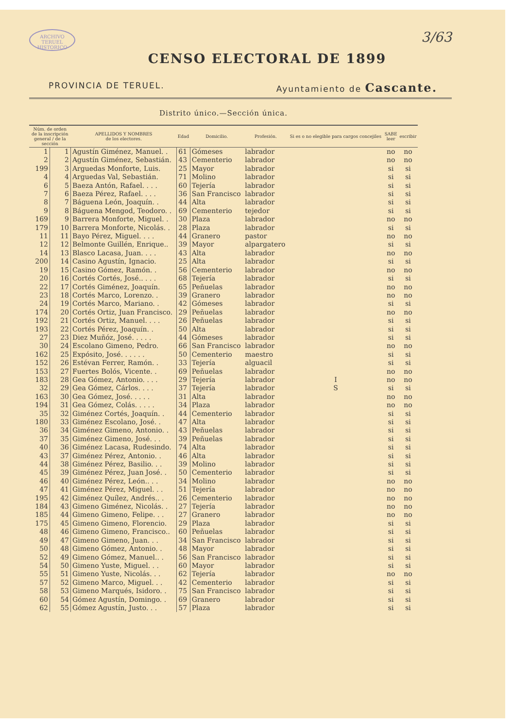ARCHIVO TERUEL HISTORICO
3/63
CENSO ELECTORAL DE 1899
PROVINCIA DE TERUEL. Ayuntamiento de Cascante.
Distrito único.—Sección única.
| Núm. de orden de la inscripción general / de la sección | | APELLIDOS Y NOMBRES de los electores. | Edad | Domicilio. | Profesión. | Si es o no elegible para cargos concejiles | SABE leer | escribir |
| --- | --- | --- | --- | --- | --- | --- | --- | --- |
| 1 | 1 | Agustín Giménez, Manuel. . | 61 | Gómeses | labrador | | no | no |
| 2 | 2 | Agustín Giménez, Sebastián. | 43 | Cementerio | labrador | | no | no |
| 199 | 3 | Arguedas Monforte, Luis. | 25 | Mayor | labrador | | si | si |
| 4 | 4 | Arguedas Val, Sebastián. | 71 | Molino | labrador | | si | si |
| 6 | 5 | Baeza Antón, Rafael. . . . | 60 | Tejería | labrador | | si | si |
| 7 | 6 | Baeza Pérez, Rafael. . . . | 36 | San Francisco | labrador | | si | si |
| 8 | 7 | Báguena León, Joaquín. . | 44 | Alta | labrador | | si | si |
| 9 | 8 | Báguena Mengod, Teodoro. . | 69 | Cementerio | tejedor | | si | si |
| 169 | 9 | Barrera Monforte, Miguel. . | 30 | Plaza | labrador | | no | no |
| 179 | 10 | Barrera Monforte, Nicolás. . | 28 | Plaza | labrador | | si | si |
| 11 | 11 | Bayo Pérez, Miguel. . . . | 44 | Granero | pastor | | no | no |
| 12 | 12 | Belmonte Guillén, Enrique.. | 39 | Mayor | alpargatero | | si | si |
| 14 | 13 | Blasco Lacasa, Juan. . . . | 43 | Alta | labrador | | no | no |
| 200 | 14 | Casino Agustín, Ignacio. | 25 | Alta | labrador | | si | si |
| 19 | 15 | Casino Gómez, Ramón. . | 56 | Cementerio | labrador | | no | no |
| 20 | 16 | Cortés Cortés, José.. . . . | 68 | Tejería | labrador | | si | si |
| 22 | 17 | Cortés Giménez, Joaquín. | 65 | Peñuelas | labrador | | no | no |
| 23 | 18 | Cortés Marco, Lorenzo. . | 39 | Granero | labrador | | no | no |
| 24 | 19 | Cortés Marco, Mariano. . | 42 | Gómeses | labrador | | si | si |
| 174 | 20 | Cortés Ortiz, Juan Francisco. | 29 | Peñuelas | labrador | | no | no |
| 192 | 21 | Cortés Ortiz, Manuel. . . . | 26 | Peñuelas | labrador | | si | si |
| 193 | 22 | Cortés Pérez, Joaquín. . | 50 | Alta | labrador | | si | si |
| 27 | 23 | Diez Muñóz, José. . . . . | 44 | Gómeses | labrador | | si | si |
| 30 | 24 | Escolano Gimeno, Pedro. | 66 | San Francisco | labrador | | no | no |
| 162 | 25 | Expósito, José. . . . . . | 50 | Cementerio | maestro | | si | si |
| 152 | 26 | Estévan Ferrer, Ramón. . | 33 | Tejería | alguacil | | si | si |
| 153 | 27 | Fuertes Bolós, Vicente. . | 69 | Peñuelas | labrador | | no | no |
| 183 | 28 | Gea Gómez, Antonio. . . . | 29 | Tejería | labrador | I | no | no |
| 32 | 29 | Gea Gómez, Cárlos. . . . | 37 | Tejería | labrador | S | si | si |
| 163 | 30 | Gea Gómez, José. . . . . | 31 | Alta | labrador | | no | no |
| 194 | 31 | Gea Gómez, Colás. . . . . | 34 | Plaza | labrador | | no | no |
| 35 | 32 | Giménez Cortés, Joaquín. . | 44 | Cementerio | labrador | | si | si |
| 180 | 33 | Giménez Escolano, José. . | 47 | Alta | labrador | | si | si |
| 36 | 34 | Giménez Gimeno, Antonio. . | 43 | Peñuelas | labrador | | si | si |
| 37 | 35 | Giménez Gimeno, José. . . | 39 | Peñuelas | labrador | | si | si |
| 40 | 36 | Giménez Lacasa, Rudesindo. | 74 | Alta | labrador | | si | si |
| 43 | 37 | Giménez Pérez, Antonio. . | 46 | Alta | labrador | | si | si |
| 44 | 38 | Giménez Pérez, Basilio. . . | 39 | Molino | labrador | | si | si |
| 45 | 39 | Giménez Pérez, Juan José. . | 50 | Cementerio | labrador | | si | si |
| 46 | 40 | Giménez Pérez, León.. . . | 34 | Molino | labrador | | no | no |
| 47 | 41 | Giménez Pérez, Miguel. . . | 51 | Tejería | labrador | | no | no |
| 195 | 42 | Giménez Quílez, Andrés.. . | 26 | Cementerio | labrador | | no | no |
| 184 | 43 | Gimeno Giménez, Nicolás. . | 27 | Tejería | labrador | | no | no |
| 185 | 44 | Gimeno Gimeno, Felipe. . . | 27 | Granero | labrador | | no | no |
| 175 | 45 | Gimeno Gimeno, Florencio. | 29 | Plaza | labrador | | si | si |
| 48 | 46 | Gimeno Gimeno, Francisco.. | 60 | Peñuelas | labrador | | si | si |
| 49 | 47 | Gimeno Gimeno, Juan. . . | 34 | San Francisco | labrador | | si | si |
| 50 | 48 | Gimeno Gómez, Antonio. . | 48 | Mayor | labrador | | si | si |
| 52 | 49 | Gimeno Gómez, Manuel.. . | 56 | San Francisco | labrador | | si | si |
| 54 | 50 | Gimeno Yuste, Miguel. . . | 60 | Mayor | labrador | | si | si |
| 55 | 51 | Gimeno Yuste, Nicolás. . . | 62 | Tejería | labrador | | no | no |
| 57 | 52 | Gimeno Marco, Miguel. . . | 42 | Cementerio | labrador | | si | si |
| 58 | 53 | Gimeno Marqués, Isidoro. . | 75 | San Francisco | labrador | | si | si |
| 60 | 54 | Gómez Agustín, Domingo. . | 69 | Granero | labrador | | si | si |
| 62 | 55 | Gómez Agustín, Justo. . . | 57 | Plaza | labrador | | si | si |